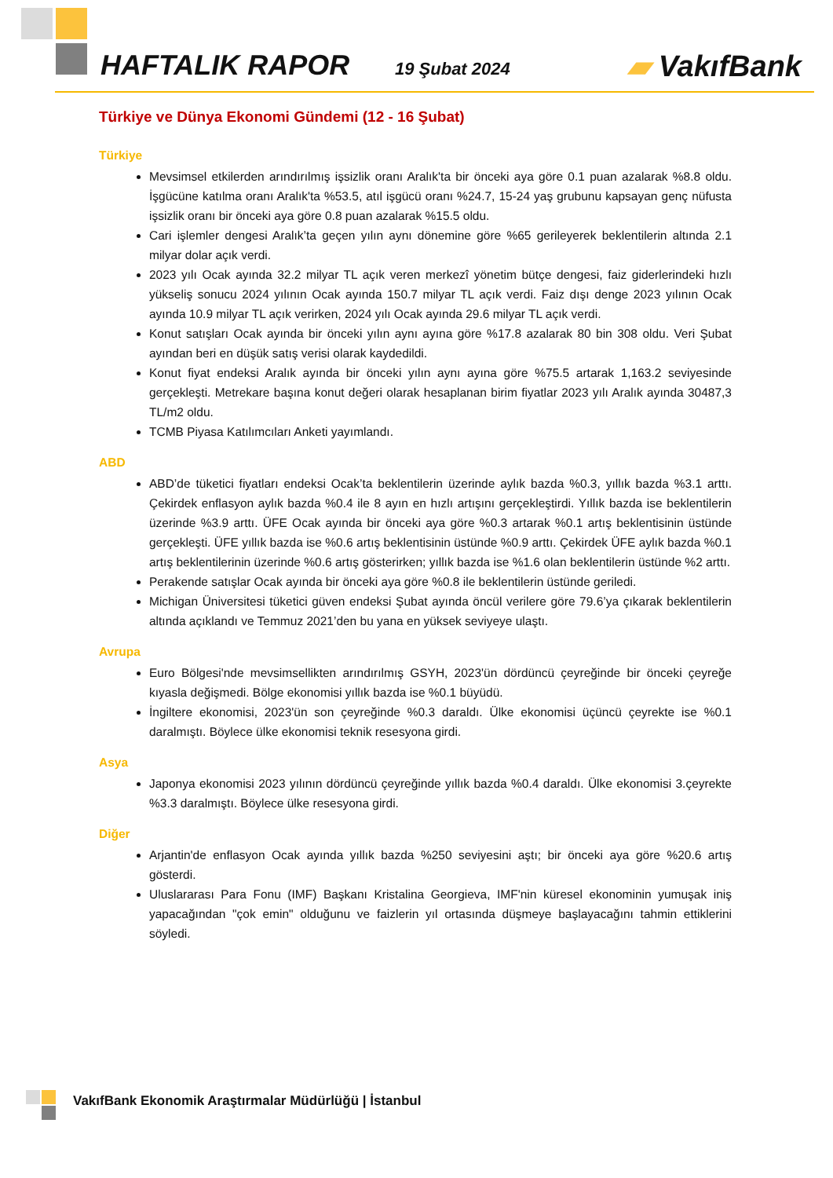HAFTALIK RAPOR 19 Şubat 2024 ▰ VakıfBank
Türkiye ve Dünya Ekonomi Gündemi (12 - 16 Şubat)
Türkiye
Mevsimsel etkilerden arındırılmış işsizlik oranı Aralık'ta bir önceki aya göre 0.1 puan azalarak %8.8 oldu. İşgücüne katılma oranı Aralık'ta %53.5, atıl işgücü oranı %24.7, 15-24 yaş grubunu kapsayan genç nüfusta işsizlik oranı bir önceki aya göre 0.8 puan azalarak %15.5 oldu.
Cari işlemler dengesi Aralık’ta geçen yılın aynı dönemine göre %65 gerileyerek beklentilerin altında 2.1 milyar dolar açık verdi.
2023 yılı Ocak ayında 32.2 milyar TL açık veren merkezî yönetim bütçe dengesi, faiz giderlerindeki hızlı yükseliş sonucu 2024 yılının Ocak ayında 150.7 milyar TL açık verdi. Faiz dışı denge 2023 yılının Ocak ayında 10.9 milyar TL açık verirken, 2024 yılı Ocak ayında 29.6 milyar TL açık verdi.
Konut satışları Ocak ayında bir önceki yılın aynı ayına göre %17.8 azalarak 80 bin 308 oldu. Veri Şubat ayından beri en düşük satış verisi olarak kaydedildi.
Konut fiyat endeksi Aralık ayında bir önceki yılın aynı ayına göre %75.5 artarak 1,163.2 seviyesinde gerçekleşti. Metrekare başına konut değeri olarak hesaplanan birim fiyatlar 2023 yılı Aralık ayında 30487,3 TL/m2 oldu.
TCMB Piyasa Katılımcıları Anketi yayımlandı.
ABD
ABD’de tüketici fiyatları endeksi Ocak’ta beklentilerin üzerinde aylık bazda %0.3, yıllık bazda %3.1 arttı. Çekirdek enflasyon aylık bazda %0.4 ile 8 ayın en hızlı artışını gerçekleştirdi. Yıllık bazda ise beklentilerin üzerinde %3.9 arttı. ÜFE Ocak ayında bir önceki aya göre %0.3 artarak %0.1 artış beklentisinin üstünde gerçekleşti. ÜFE yıllık bazda ise %0.6 artış beklentisinin üstünde %0.9 arttı. Çekirdek ÜFE aylık bazda %0.1 artış beklentilerinin üzerinde %0.6 artış gösterirken; yıllık bazda ise %1.6 olan beklentilerin üstünde %2 arttı.
Perakende satışlar Ocak ayında bir önceki aya göre %0.8 ile beklentilerin üstünde geriledi.
Michigan Üniversitesi tüketici güven endeksi Şubat ayında öncül verilere göre 79.6’ya çıkarak beklentilerin altında açıklandı ve Temmuz 2021’den bu yana en yüksek seviyeye ulaştı.
Avrupa
Euro Bölgesi'nde mevsimsellikten arındırılmış GSYH, 2023'ün dördüncü çeyreğinde bir önceki çeyreğe kıyasla değişmedi. Bölge ekonomisi yıllık bazda ise %0.1 büyüdü.
İngiltere ekonomisi, 2023'ün son çeyreğinde %0.3 daraldı. Ülke ekonomisi üçüncü çeyrekte ise %0.1 daralmıştı. Böylece ülke ekonomisi teknik resesyona girdi.
Asya
Japonya ekonomisi 2023 yılının dördüncü çeyreğinde yıllık bazda %0.4 daraldı. Ülke ekonomisi 3.çeyrekte %3.3 daralmıştı. Böylece ülke resesyona girdi.
Diğer
Arjantin'de enflasyon Ocak ayında yıllık bazda %250 seviyesini aştı; bir önceki aya göre %20.6 artış gösterdi.
Uluslararası Para Fonu (IMF) Başkanı Kristalina Georgieva, IMF'nin küresel ekonominin yumuşak iniş yapacağından "çok emin" olduğunu ve faizlerin yıl ortasında düşmeye başlayacağını tahmin ettiklerini söyledi.
VakıfBank Ekonomik Araştırmalar Müdürlüğü | İstanbul